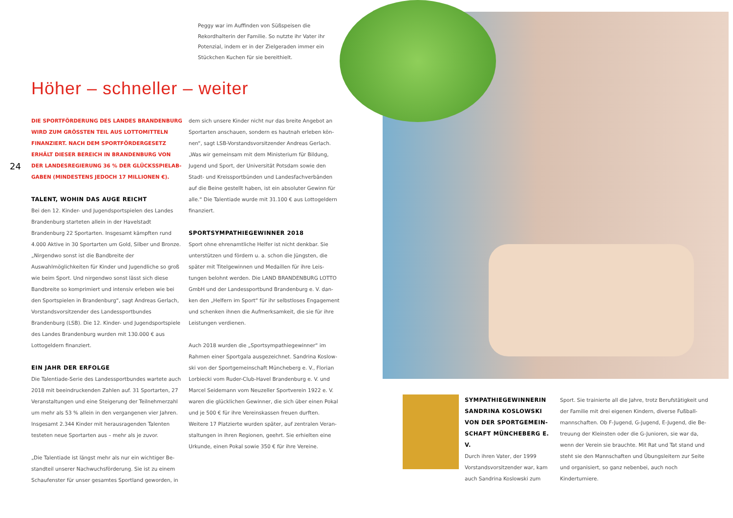Peggy war im Auffinden von Süßspeisen die Rekordhalterin der Familie. So nutzte ihr Vater ihr Potenzial, indem er in der Zielgeraden immer ein Stückchen Kuchen für sie bereithielt.
Höher – schneller – weiter
24
DIE SPORTFÖRDERUNG DES LANDES BRANDEN­BURG WIRD ZUM GRÖSSTEN TEIL AUS LOTTOMIT­TELN FINANZIERT. NACH DEM SPORTFÖRDERGESETZ ERHÄLT DIESER BEREICH IN BRANDENBURG VON DER LANDESREGIERUNG 36 % DER GLÜCKSSPIELAB­GABEN (MINDESTENS JEDOCH 17 MILLIONEN €).
TALENT, WOHIN DAS AUGE REICHT
Bei den 12. Kinder- und Jugendsportspielen des Landes Brandenburg starteten allein in der Havelstadt Brandenburg 22 Sportarten. Insgesamt kämpften rund 4.000 Aktive in 30 Sportarten um Gold, Silber und Bronze. „Nirgendwo sonst ist die Bandbreite der Auswahlmöglichkeiten für Kinder und Jugendliche so groß wie beim Sport. Und nir­gendwo sonst lässt sich diese Bandbreite so komprimiert und intensiv erleben wie bei den Sportspielen in Branden­burg“, sagt Andreas Gerlach, Vorstandsvorsitzender des Landessportbundes Brandenburg (LSB). Die 12. Kinder- und Jugendsportspiele des Landes Brandenburg wurden mit 130.000 € aus Lottogeldern finanziert.
EIN JAHR DER ERFOLGE
Die Talentiade-Serie des Landessportbundes wartete auch 2018 mit beeindruckenden Zahlen auf. 31 Sportarten, 27 Veranstaltungen und eine Steigerung der Teilnehmer­zahl um mehr als 53 % allein in den vergangenen vier Jahren. Insgesamt 2.344 Kinder mit herausragenden Talenten testeten neue Sportarten aus – mehr als je zuvor.
„Die Talentiade ist längst mehr als nur ein wichtiger Be­standteil unserer Nachwuchsförderung. Sie ist zu einem Schaufenster für unser gesamtes Sportland geworden, in
dem sich unsere Kinder nicht nur das breite Angebot an Sportarten anschauen, sondern es hautnah erleben kön­nen“, sagt LSB-Vorstandsvorsitzender Andreas Gerlach. „Was wir gemeinsam mit dem Ministerium für Bildung, Jugend und Sport, der Universität Potsdam sowie den Stadt- und Kreissportbünden und Landesfachverbänden auf die Beine gestellt haben, ist ein absoluter Gewinn für alle.“ Die Talentiade wurde mit 31.100 € aus Lottogel­dern finanziert.
SPORTSYMPATHIEGEWINNER 2018
Sport ohne ehrenamtliche Helfer ist nicht denkbar. Sie unterstützen und fördern u. a. schon die Jüngsten, die später mit Titelgewinnen und Medaillen für ihre Leis­tungen belohnt werden. Die LAND BRANDENBURG LOTTO GmbH und der Landessportbund Brandenburg e. V. dan­ken den „Helfern im Sport“ für ihr selbstloses Engage­ment und schenken ihnen die Aufmerksamkeit, die sie für ihre Leistungen verdienen.
Auch 2018 wurden die „Sportsympathiegewinner“ im Rahmen einer Sportgala ausgezeichnet. Sandrina Koslow­ski von der Sportgemeinschaft Müncheberg e. V., Florian Lorbiecki vom Ruder-Club-Havel Brandenburg e. V. und Marcel Seidemann vom Neuzeller Sportverein 1922 e. V. waren die glücklichen Gewinner, die sich über einen Pokal und je 500 € für ihre Vereinskassen freuen durften. Weitere 17 Platzierte wurden später, auf zentralen Veran­staltungen in ihren Regionen, geehrt. Sie erhielten eine Urkunde, einen Pokal sowie 350 € für ihre Vereine.
SYMPATHIEGEWINNERIN SANDRINA KOSLOWSKI VON DER SPORTGEMEIN­SCHAFT MÜNCHEBERG E. V.
Durch ihren Vater, der 1999 Vorstandsvorsitzender war, kam auch Sandrina Koslowski zum
Sport. Sie trainierte all die Jahre, trotz Berufstätigkeit und der Familie mit drei eigenen Kindern, diverse Fußball­mannschaften. Ob F-Jugend, G-Jugend, E-Jugend, die Be­treuung der Kleinsten oder die G-Junioren, sie war da, wenn der Verein sie brauchte. Mit Rat und Tat stand und steht sie den Mannschaften und Übungsleitern zur Seite und organi­siert, so ganz nebenbei, auch noch Kinderturniere.